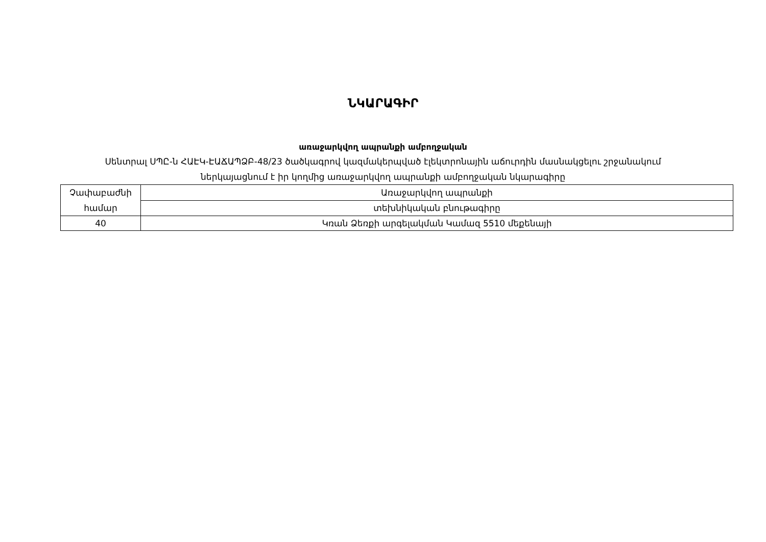ՆԿԱՐԱԳԻՐ
առաջարկվող ապրանքի ամբողջական
Սենտրալ ՍՊԸ-ն ՀԱԷԿ-ԷԱՃԱՊՁԲ-48/23 ծածկագրով կազմակերպված էլեկտրոնային աճուրդին մասնակցելու շրջանակում
ներկայացնում է իր կողմից առաջարկվող ապրանքի ամբողջական նկարագիրը
| Չափաբաժնի համար | Առաջարկվող ապրանքի |
| | տեխնիկական բնութագիրը |
| 40 | Կռան Ձեռքի արգելակման Կամազ 5510 մեքենայի |